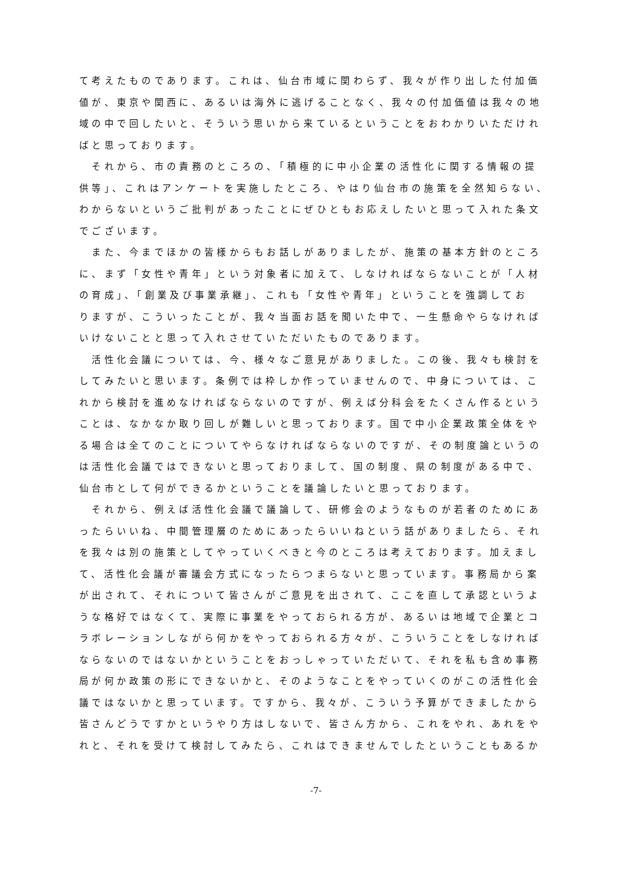て考えたものであります。これは、仙台市域に関わらず、我々が作り出した付加価
値が、東京や関西に、あるいは海外に逃げることなく、我々の付加価値は我々の地
域の中で回したいと、そういう思いから来ているということをおわかりいただけれ
ばと思っております。
　それから、市の責務のところの、「積極的に中小企業の活性化に関する情報の提
供等」、これはアンケートを実施したところ、やはり仙台市の施策を全然知らない、
わからないというご批判があったことにぜひともお応えしたいと思って入れた条文
でございます。
　また、今までほかの皆様からもお話しがありましたが、施策の基本方針のところ
に、まず「女性や青年」という対象者に加えて、しなければならないことが「人材
の育成」、「創業及び事業承継」、これも「女性や青年」ということを強調してお
りますが、こういったことが、我々当面お話を聞いた中で、一生懸命やらなければ
いけないことと思って入れさせていただいたものであります。
　活性化会議については、今、様々なご意見がありました。この後、我々も検討を
してみたいと思います。条例では枠しか作っていませんので、中身については、こ
れから検討を進めなければならないのですが、例えば分科会をたくさん作るという
ことは、なかなか取り回しが難しいと思っております。国で中小企業政策全体をや
る場合は全てのことについてやらなければならないのですが、その制度論というの
は活性化会議ではできないと思っておりまして、国の制度、県の制度がある中で、
仙台市として何ができるかということを議論したいと思っております。
　それから、例えば活性化会議で議論して、研修会のようなものが若者のためにあ
ったらいいね、中間管理層のためにあったらいいねという話がありましたら、それ
を我々は別の施策としてやっていくべきと今のところは考えております。加えまし
て、活性化会議が審議会方式になったらつまらないと思っています。事務局から案
が出されて、それについて皆さんがご意見を出されて、ここを直して承認というよ
うな格好ではなくて、実際に事業をやっておられる方が、あるいは地域で企業とコ
ラボレーションしながら何かをやっておられる方々が、こういうことをしなければ
ならないのではないかということをおっしゃっていただいて、それを私も含め事務
局が何か政策の形にできないかと、そのようなことをやっていくのがこの活性化会
議ではないかと思っています。ですから、我々が、こういう予算ができましたから
皆さんどうですかというやり方はしないで、皆さん方から、これをやれ、あれをや
れと、それを受けて検討してみたら、これはできませんでしたということもあるか
-7-